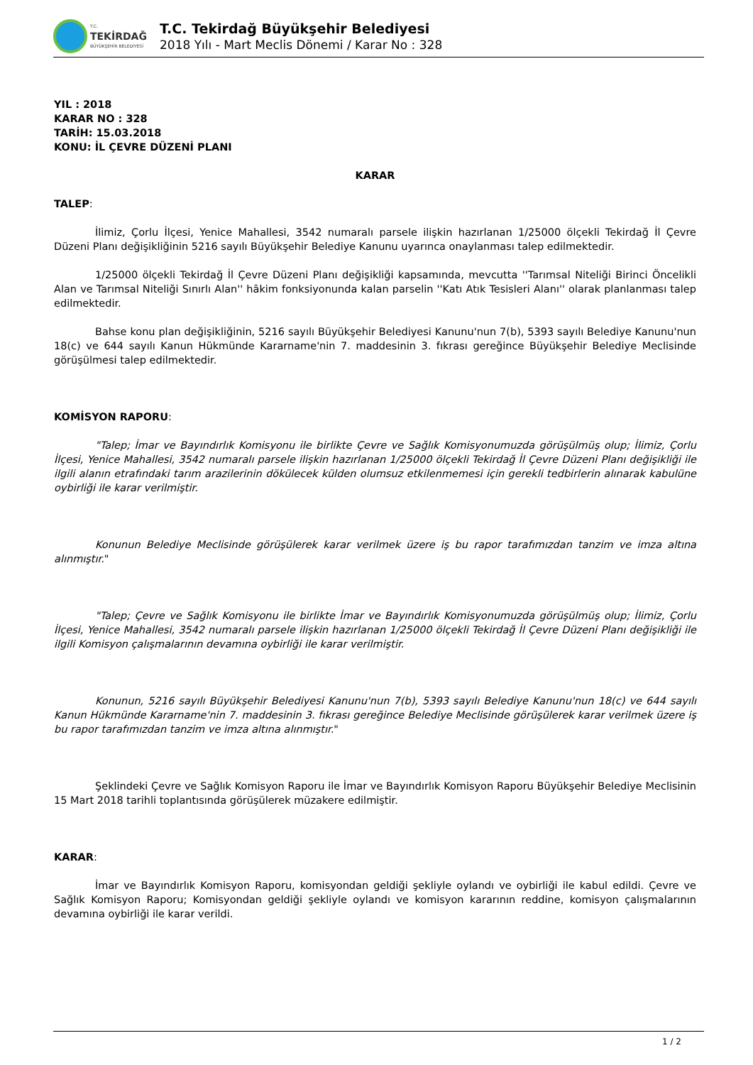T.C.
TEKİRDAĞ
BÜYÜKŞEHİR BELEDİYESİ
T.C. Tekirdağ Büyükşehir Belediyesi
2018 Yılı - Mart Meclis Dönemi / Karar No : 328
YIL : 2018
KARAR NO : 328
TARİH: 15.03.2018
KONU: İL ÇEVRE DÜZENİ PLANI
KARAR
TALEP:
İlimiz, Çorlu İlçesi, Yenice Mahallesi, 3542 numaralı parsele ilişkin hazırlanan 1/25000 ölçekli Tekirdağ İl Çevre Düzeni Planı değişikliğinin 5216 sayılı Büyükşehir Belediye Kanunu uyarınca onaylanması talep edilmektedir.
1/25000 ölçekli Tekirdağ İl Çevre Düzeni Planı değişikliği kapsamında, mevcutta ''Tarımsal Niteliği Birinci Öncelikli Alan ve Tarımsal Niteliği Sınırlı Alan'' hâkim fonksiyonunda kalan parselin ''Katı Atık Tesisleri Alanı'' olarak planlanması talep edilmektedir.
Bahse konu plan değişikliğinin, 5216 sayılı Büyükşehir Belediyesi Kanunu'nun 7(b), 5393 sayılı Belediye Kanunu'nun 18(c) ve 644 sayılı Kanun Hükmünde Kararname'nin 7. maddesinin 3. fıkrası gereğince Büyükşehir Belediye Meclisinde görüşülmesi talep edilmektedir.
KOMİSYON RAPORU:
"Talep; İmar ve Bayındırlık Komisyonu ile birlikte Çevre ve Sağlık Komisyonumuzda görüşülmüş olup; İlimiz, Çorlu İlçesi, Yenice Mahallesi, 3542 numaralı parsele ilişkin hazırlanan 1/25000 ölçekli Tekirdağ İl Çevre Düzeni Planı değişikliği ile ilgili alanın etrafındaki tarım arazilerinin dökülecek külden olumsuz etkilenmemesi için gerekli tedbirlerin alınarak kabulüne oybirliği ile karar verilmiştir.
Konunun Belediye Meclisinde görüşülerek karar verilmek üzere iş bu rapor tarafımızdan tanzim ve imza altına alınmıştır."
"Talep; Çevre ve Sağlık Komisyonu ile birlikte İmar ve Bayındırlık Komisyonumuzda görüşülmüş olup; İlimiz, Çorlu İlçesi, Yenice Mahallesi, 3542 numaralı parsele ilişkin hazırlanan 1/25000 ölçekli Tekirdağ İl Çevre Düzeni Planı değişikliği ile ilgili Komisyon çalışmalarının devamına oybirliği ile karar verilmiştir.
Konunun, 5216 sayılı Büyükşehir Belediyesi Kanunu'nun 7(b), 5393 sayılı Belediye Kanunu'nun 18(c) ve 644 sayılı Kanun Hükmünde Kararname'nin 7. maddesinin 3. fıkrası gereğince Belediye Meclisinde görüşülerek karar verilmek üzere iş bu rapor tarafımızdan tanzim ve imza altına alınmıştır."
Şeklindeki Çevre ve Sağlık Komisyon Raporu ile İmar ve Bayındırlık Komisyon Raporu Büyükşehir Belediye Meclisinin 15 Mart 2018 tarihli toplantısında görüşülerek müzakere edilmiştir.
KARAR:
İmar ve Bayındırlık Komisyon Raporu, komisyondan geldiği şekliyle oylandı ve oybirliği ile kabul edildi. Çevre ve Sağlık Komisyon Raporu; Komisyondan geldiği şekliyle oylandı ve komisyon kararının reddine, komisyon çalışmalarının devamına oybirliği ile karar verildi.
1 / 2